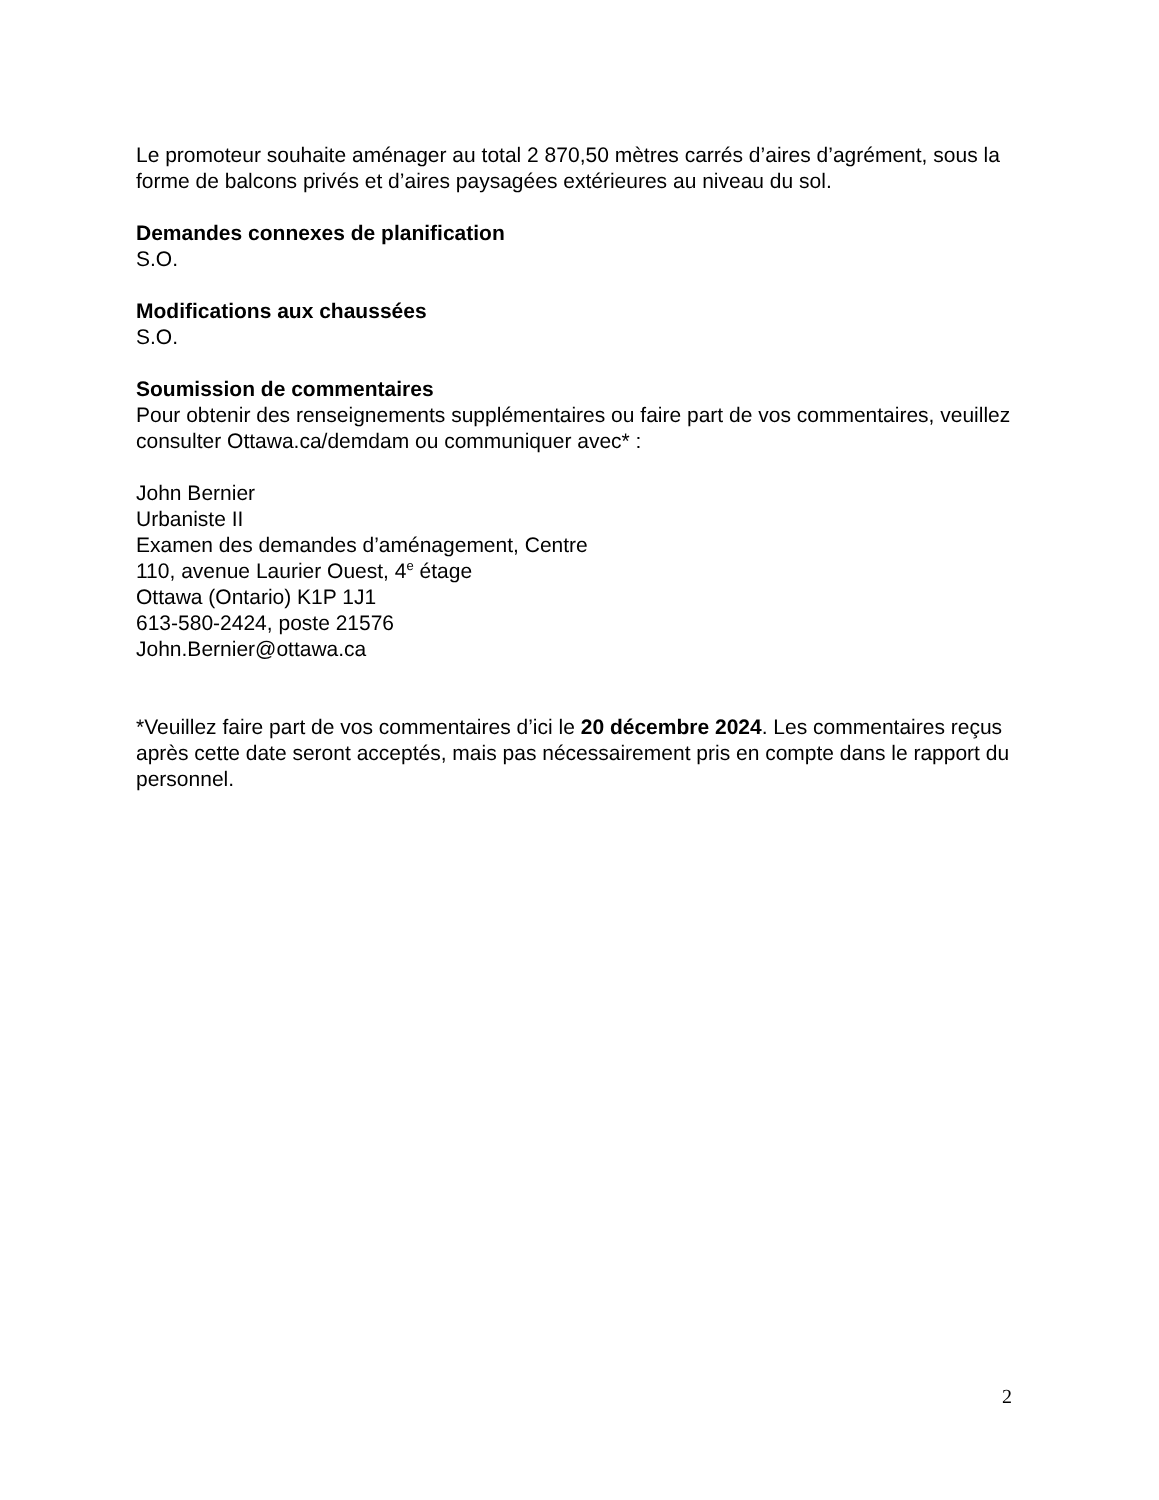Le promoteur souhaite aménager au total 2 870,50 mètres carrés d’aires d’agrément, sous la forme de balcons privés et d’aires paysagées extérieures au niveau du sol.
Demandes connexes de planification
S.O.
Modifications aux chaussées
S.O.
Soumission de commentaires
Pour obtenir des renseignements supplémentaires ou faire part de vos commentaires, veuillez consulter Ottawa.ca/demdam ou communiquer avec* :
John Bernier
Urbaniste II
Examen des demandes d’aménagement, Centre
110, avenue Laurier Ouest, 4<sup>e</sup> étage
Ottawa (Ontario) K1P 1J1
613-580-2424, poste 21576
John.Bernier@ottawa.ca
*Veuillez faire part de vos commentaires d’ici le 20 décembre 2024. Les commentaires reçus après cette date seront acceptés, mais pas nécessairement pris en compte dans le rapport du personnel.
2